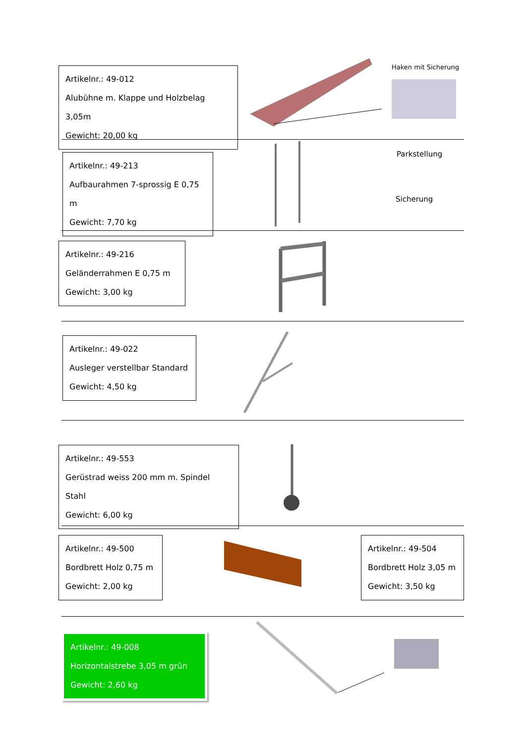Artikelnr.: 49-012
Alubühne m. Klappe und Holzbelag 3,05m
Gewicht: 20,00 kg
Haken mit Sicherung
Artikelnr.: 49-213
Aufbaurahmen 7-sprossig E 0,75 m
Gewicht: 7,70 kg
Parkstellung
Sicherung
Artikelnr.: 49-216
Geländerrahmen E 0,75 m
Gewicht: 3,00 kg
Artikelnr.: 49-022
Ausleger verstellbar Standard
Gewicht: 4,50 kg
Artikelnr.: 49-553
Gerüstrad weiss 200 mm m. Spindel Stahl
Gewicht: 6,00 kg
Artikelnr.: 49-500
Bordbrett Holz 0,75 m
Gewicht: 2,00 kg
Artikelnr.: 49-504
Bordbrett Holz 3,05 m
Gewicht: 3,50 kg
Artikelnr.: 49-008
Horizontalstrebe 3,05 m grün
Gewicht: 2,60 kg